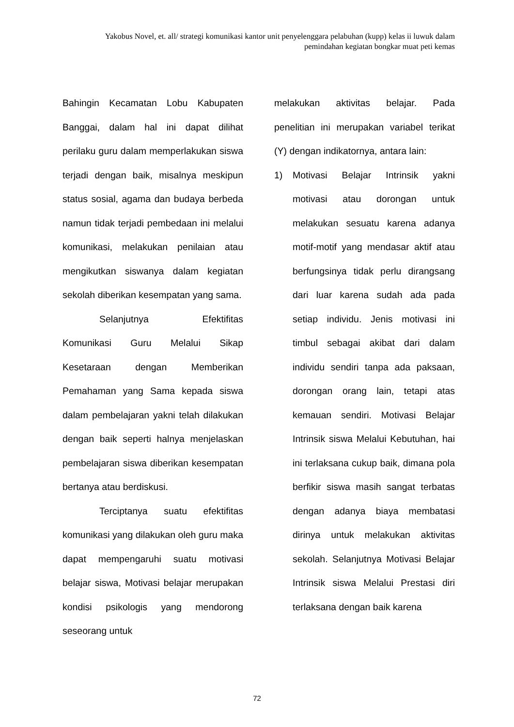Yakobus Novel, et. all/ strategi komunikasi kantor unit penyelenggara pelabuhan (kupp) kelas ii luwuk dalam pemindahan kegiatan bongkar muat peti kemas
Bahingin Kecamatan Lobu Kabupaten Banggai, dalam hal ini dapat dilihat perilaku guru dalam memperlakukan siswa terjadi dengan baik, misalnya meskipun status sosial, agama dan budaya berbeda namun tidak terjadi pembedaan ini melalui komunikasi, melakukan penilaian atau mengikutkan siswanya dalam kegiatan sekolah diberikan kesempatan yang sama.
Selanjutnya Efektifitas Komunikasi Guru Melalui Sikap Kesetaraan dengan Memberikan Pemahaman yang Sama kepada siswa dalam pembelajaran yakni telah dilakukan dengan baik seperti halnya menjelaskan pembelajaran siswa diberikan kesempatan bertanya atau berdiskusi.
Terciptanya suatu efektifitas komunikasi yang dilakukan oleh guru maka dapat mempengaruhi suatu motivasi belajar siswa, Motivasi belajar merupakan kondisi psikologis yang mendorong seseorang untuk
melakukan aktivitas belajar. Pada penelitian ini merupakan variabel terikat (Y) dengan indikatornya, antara lain:
1) Motivasi Belajar Intrinsik yakni motivasi atau dorongan untuk melakukan sesuatu karena adanya motif-motif yang mendasar aktif atau berfungsinya tidak perlu dirangsang dari luar karena sudah ada pada setiap individu. Jenis motivasi ini timbul sebagai akibat dari dalam individu sendiri tanpa ada paksaan, dorongan orang lain, tetapi atas kemauan sendiri. Motivasi Belajar Intrinsik siswa Melalui Kebutuhan, hai ini terlaksana cukup baik, dimana pola berfikir siswa masih sangat terbatas dengan adanya biaya membatasi dirinya untuk melakukan aktivitas sekolah. Selanjutnya Motivasi Belajar Intrinsik siswa Melalui Prestasi diri terlaksana dengan baik karena
72